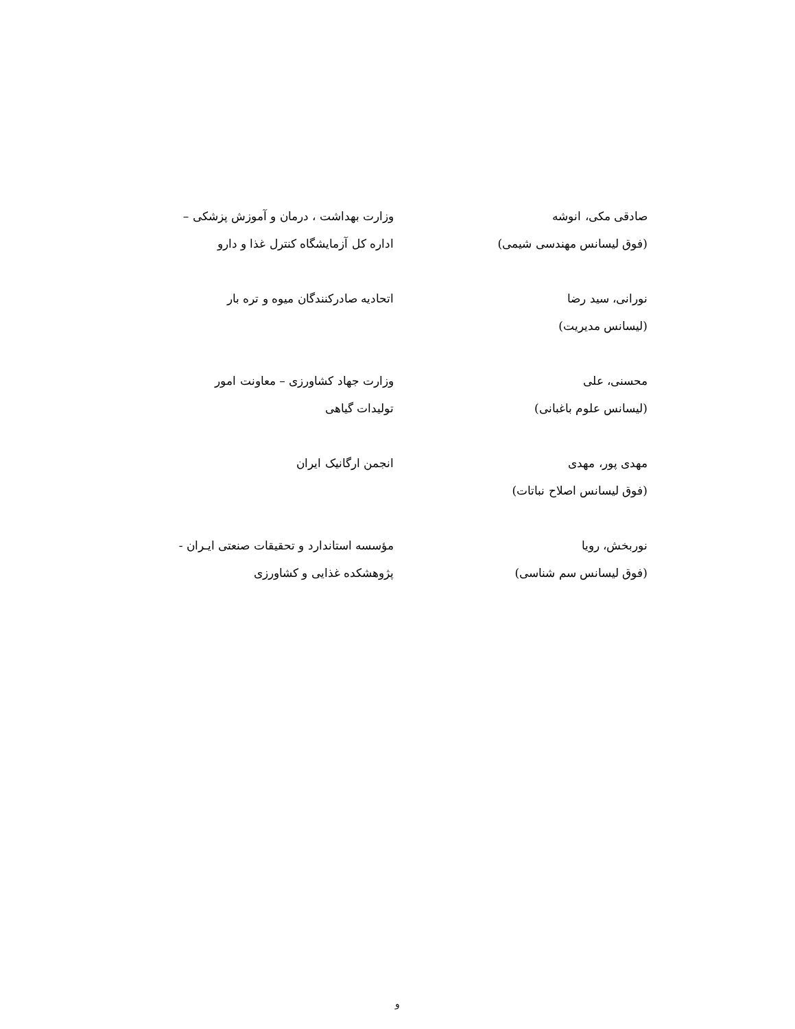| صادقی مکی، انوشه (فوق لیسانس مهندسی شیمی) | وزارت بهداشت ، درمان و آموزش پزشکی – اداره کل آزمایشگاه کنترل غذا و دارو |
| نورانی، سید رضا (لیسانس مدیریت) | اتحادیه صادرکنندگان میوه و تره بار |
| محسنی، علی (لیسانس علوم باغبانی) | وزارت جهاد کشاورزی – معاونت امور تولیدات گیاهی |
| مهدی پور، مهدی (فوق لیسانس اصلاح نباتات) | انجمن ارگانیک ایران |
| نوربخش، رویا (فوق لیسانس سم شناسی) | مؤسسه استاندارد و تحقیقات صنعتی ایـران - پژوهشکده غذایی و کشاورزی |
و